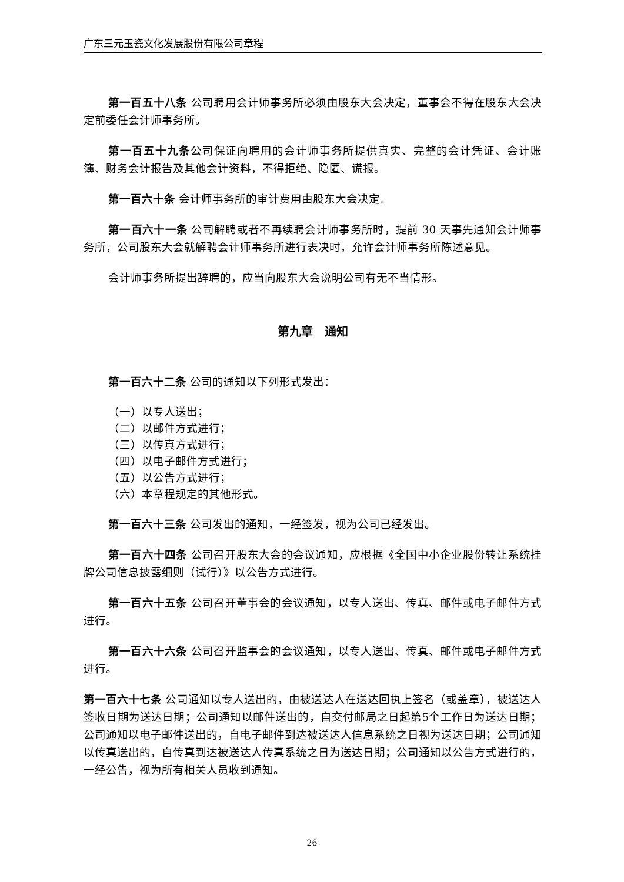广东三元玉瓷文化发展股份有限公司章程
第一百五十八条 公司聘用会计师事务所必须由股东大会决定，董事会不得在股东大会决定前委任会计师事务所。
第一百五十九条公司保证向聘用的会计师事务所提供真实、完整的会计凭证、会计账簿、财务会计报告及其他会计资料，不得拒绝、隐匿、谎报。
第一百六十条 会计师事务所的审计费用由股东大会决定。
第一百六十一条 公司解聘或者不再续聘会计师事务所时，提前 30 天事先通知会计师事务所，公司股东大会就解聘会计师事务所进行表决时，允许会计师事务所陈述意见。
会计师事务所提出辞聘的，应当向股东大会说明公司有无不当情形。
第九章　通知
第一百六十二条 公司的通知以下列形式发出：
（一）以专人送出；
（二）以邮件方式进行；
（三）以传真方式进行；
（四）以电子邮件方式进行；
（五）以公告方式进行；
（六）本章程规定的其他形式。
第一百六十三条 公司发出的通知，一经签发，视为公司已经发出。
第一百六十四条 公司召开股东大会的会议通知，应根据《全国中小企业股份转让系统挂牌公司信息披露细则（试行）》以公告方式进行。
第一百六十五条 公司召开董事会的会议通知，以专人送出、传真、邮件或电子邮件方式进行。
第一百六十六条 公司召开监事会的会议通知，以专人送出、传真、邮件或电子邮件方式进行。
第一百六十七条 公司通知以专人送出的，由被送达人在送达回执上签名（或盖章），被送达人签收日期为送达日期；公司通知以邮件送出的，自交付邮局之日起第5个工作日为送达日期；公司通知以电子邮件送出的，自电子邮件到达被送达人信息系统之日视为送达日期；公司通知以传真送出的，自传真到达被送达人传真系统之日为送达日期；公司通知以公告方式进行的，一经公告，视为所有相关人员收到通知。
26